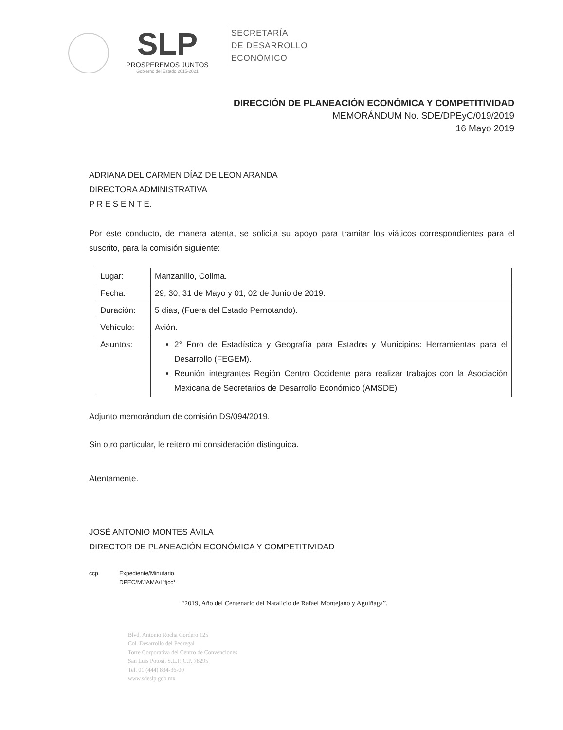SLP
PROSPEREMOS JUNTOS
Gobierno del Estado 2015-2021
SECRETARÍA
DE DESARROLLO
ECONÓMICO
DIRECCIÓN DE PLANEACIÓN ECONÓMICA Y COMPETITIVIDAD
MEMORÁNDUM No. SDE/DPEyC/019/2019
16 Mayo 2019
ADRIANA DEL CARMEN DÍAZ DE LEON ARANDA
DIRECTORA ADMINISTRATIVA
P R E S E N T E.
Por este conducto, de manera atenta, se solicita su apoyo para tramitar los viáticos correspondientes para el suscrito, para la comisión siguiente:
| Lugar: | Manzanillo, Colima. |
| Fecha: | 29, 30, 31 de Mayo y 01, 02 de Junio de 2019. |
| Duración: | 5 días, (Fuera del Estado Pernotando). |
| Vehículo: | Avión. |
| Asuntos: | 2° Foro de Estadística y Geografía para Estados y Municipios: Herramientas para el Desarrollo (FEGEM). Reunión integrantes Región Centro Occidente para realizar trabajos con la Asociación Mexicana de Secretarios de Desarrollo Económico (AMSDE) |
Adjunto memorándum de comisión DS/094/2019.
Sin otro particular, le reitero mi consideración distinguida.
Atentamente.
JOSÉ ANTONIO MONTES ÁVILA
DIRECTOR DE PLANEACIÓN ECONÓMICA Y COMPETITIVIDAD
ccp. Expediente/Minutario.
DPEC/M'JAMA/L'fjcc*
“2019, Año del Centenario del Natalicio de Rafael Montejano y Aguiñaga”.
Blvd. Antonio Rocha Cordero 125
Col. Desarrollo del Pedregal
Torre Corporativa del Centro de Convenciones
San Luis Potosí, S.L.P. C.P. 78295
Tel. 01 (444) 834-36-00
www.sdeslp.gob.mx